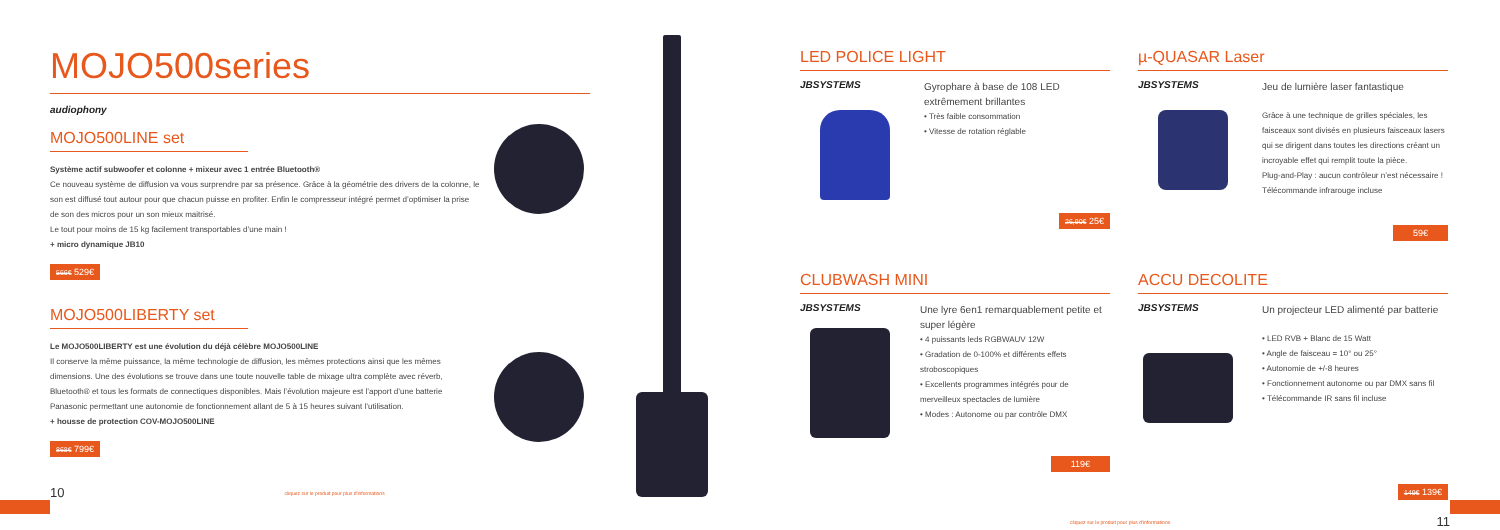MOJO500series
audiophony
MOJO500LINE set
Système actif subwoofer et colonne + mixeur avec 1 entrée Bluetooth®
Ce nouveau système de diffusion va vous surprendre par sa présence. Grâce à la géométrie des drivers de la colonne, le son est diffusé tout autour pour que chacun puisse en profiter. Enfin le compresseur intégré permet d’optimiser la prise de son des micros pour un son mieux maitrisé.
Le tout pour moins de 15 kg facilement transportables d’une main !
+ micro dynamique JB10
566€ 529€
MOJO500LIBERTY set
Le MOJO500LIBERTY est une évolution du déjà célèbre MOJO500LINE
Il conserve la même puissance, la même technologie de diffusion, les mêmes protections ainsi que les mêmes dimensions. Une des évolutions se trouve dans une toute nouvelle table de mixage ultra complète avec réverb, Bluetooth® et tous les formats de connectiques disponibles. Mais l’évolution majeure est l’apport d’une batterie Panasonic permettant une autonomie de fonctionnement allant de 5 à 15 heures suivant l’utilisation.
+ housse de protection COV-MOJO500LINE
868€ 799€
10 cliquez sur le produit pour plus d'informations
LED POLICE LIGHT
JBSYSTEMS
Gyrophare à base de 108 LED extrêmement brillantes
• Très faible consommation
• Vitesse de rotation réglable
26,90€ 25€
µ-QUASAR Laser
JBSYSTEMS
Jeu de lumière laser fantastique
Grâce à une technique de grilles spéciales, les faisceaux sont divisés en plusieurs faisceaux lasers qui se dirigent dans toutes les directions créant un incroyable effet qui remplit toute la pièce.
Plug-and-Play : aucun contrôleur n’est nécessaire !
Télécommande infrarouge incluse
59€
CLUBWASH MINI
JBSYSTEMS
Une lyre 6en1 remarquablement petite et super légère
• 4 puissants leds RGBWAUV 12W
• Gradation de 0-100% et différents effets stroboscopiques
• Excellents programmes intégrés pour de merveilleux spectacles de lumière
• Modes : Autonome ou par contrôle DMX
119€
ACCU DECOLITE
JBSYSTEMS
Un projecteur LED alimenté par batterie
• LED RVB + Blanc de 15 Watt
• Angle de faisceau = 10° ou 25°
• Autonomie de +/-8 heures
• Fonctionnement autonome ou par DMX sans fil
• Télécommande IR sans fil incluse
149€ 139€
cliquez sur le produit pour plus d'informations 11